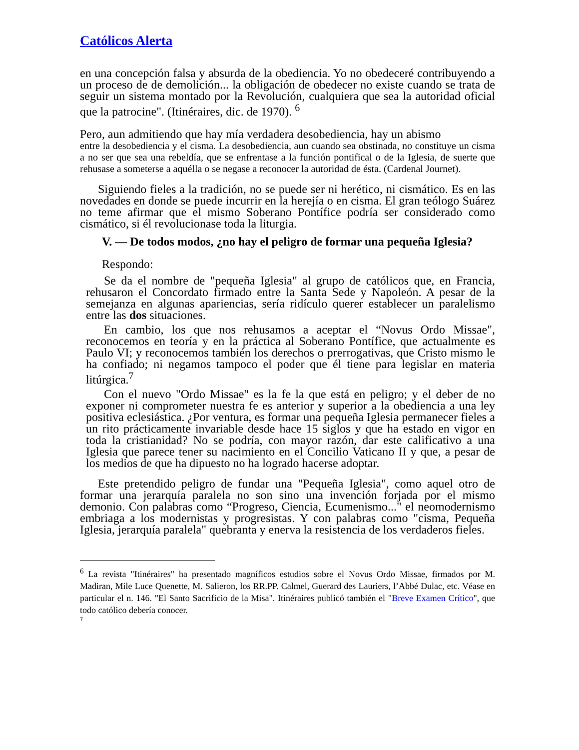Católicos Alerta
en una concepción falsa y absurda de la obediencia. Yo no obedeceré contribuyendo a un proceso de de demolición... la obligación de obedecer no existe cuando se trata de seguir un sistema montado por la Revolución, cualquiera que sea la autoridad oficial que la patrocine". (Itinéraires, dic. de 1970). <sup>6</sup>
Pero, aun admitiendo que hay mía verdadera desobediencia, hay un abismo
entre la desobediencia y el cisma. La desobediencia, aun cuando sea obstinada, no constituye un cisma a no ser que sea una rebeldía, que se enfrentase a la función pontifical o de la Iglesia, de suerte que rehusase a someterse a aquélla o se negase a reconocer la autoridad de ésta. (Cardenal Journet).
Siguiendo fieles a la tradición, no se puede ser ni herético, ni cismático. Es en las novedades en donde se puede incurrir en la herejía o en cisma. El gran teólogo Suárez no teme afirmar que el mismo Soberano Pontífice podría ser considerado como cismático, si él revolucionase toda la liturgia.
V. — De todos modos, ¿no hay el peligro de formar una pequeña Iglesia?
Respondo:
Se da el nombre de "pequeña Iglesia" al grupo de católicos que, en Francia, rehusaron el Concordato firmado entre la Santa Sede y Napoleón. A pesar de la semejanza en algunas apariencias, sería ridículo querer establecer un paralelismo entre las dos situaciones.
En cambio, los que nos rehusamos a aceptar el “Novus Ordo Missae", reconocemos en teoría y en la práctica al Soberano Pontífice, que actualmente es Paulo VI; y reconocemos también los derechos o prerrogativas, que Cristo mismo le ha confiado; ni negamos tampoco el poder que él tiene para legislar en materia litúrgica.<sup>7</sup>
Con el nuevo "Ordo Missae" es la fe la que está en peligro; y el deber de no exponer ni comprometer nuestra fe es anterior y superior a la obediencia a una ley positiva eclesiástica. ¿Por ventura, es formar una pequeña Iglesia permanecer fieles a un rito prácticamente invariable desde hace 15 siglos y que ha estado en vigor en toda la cristianidad? No se podría, con mayor razón, dar este calificativo a una Iglesia que parece tener su nacimiento en el Concilio Vaticano II y que, a pesar de los medios de que ha dipuesto no ha logrado hacerse adoptar.
Este pretendido peligro de fundar una "Pequeña Iglesia", como aquel otro de formar una jerarquía paralela no son sino una invención forjada por el mismo demonio. Con palabras como “Progreso, Ciencia, Ecumenismo..." el neomodernismo embriaga a los modernistas y progresistas. Y con palabras como "cisma, Pequeña Iglesia, jerarquía paralela" quebranta y enerva la resistencia de los verdaderos fieles.
<sup>6</sup> La revista "Itinéraires" ha presentado magníficos estudios sobre el Novus Ordo Missae, firmados por M. Madiran, Mile Luce Quenette, M. Salieron, los RR.PP. Calmel, Guerard des Lauriers, l’Abbé Dulac, etc. Véase en particular el n. 146. "El Santo Sacrificio de la Misa". Itinéraires publicó también el "Breve Examen Crítico", que todo católico debería conocer.
7